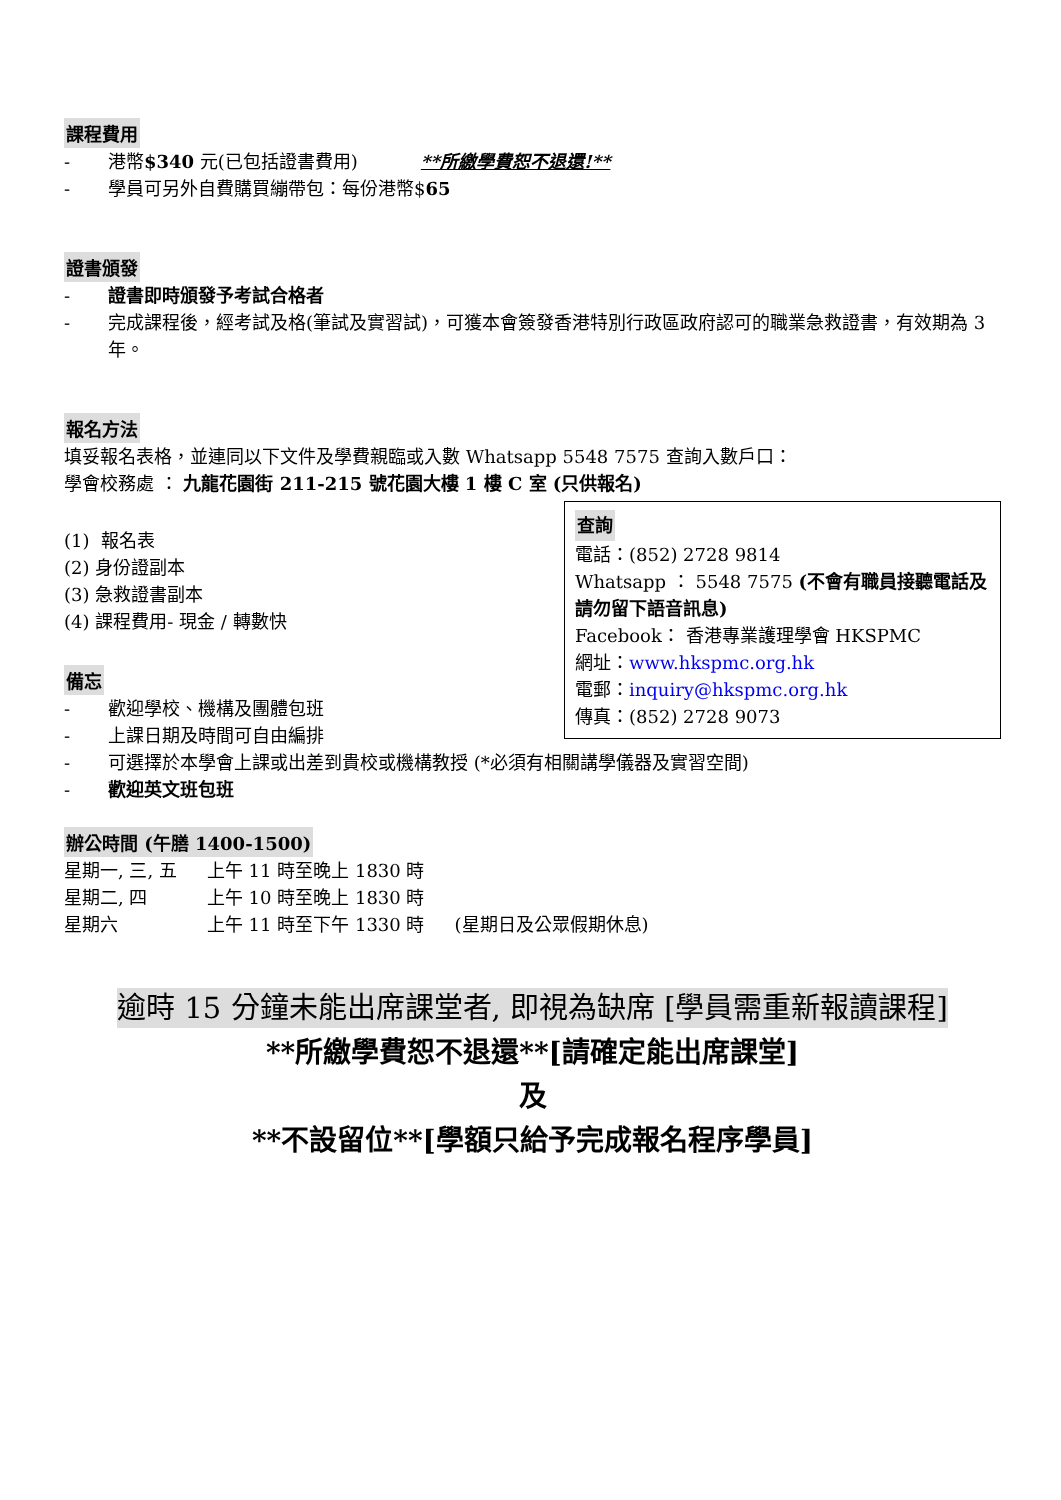課程費用
- 港幣$340 元(已包括證書費用) **所繳學費恕不退還!**
- 學員可另外自費購買繃帶包：每份港幣$65
證書頒發
- 證書即時頒發予考試合格者
- 完成課程後，經考試及格(筆試及實習試)，可獲本會簽發香港特別行政區政府認可的職業急救證書，有效期為 3 年。
報名方法
填妥報名表格，並連同以下文件及學費親臨或入數 Whatsapp 5548 7575 查詢入數戶口：
學會校務處 ： 九龍花園街 211-215 號花園大樓 1 樓 C 室 (只供報名)
查詢
電話：(852) 2728 9814
Whatsapp ： 5548 7575 (不會有職員接聽電話及請勿留下語音訊息)
Facebook： 香港專業護理學會 HKSPMC
網址：www.hkspmc.org.hk
電郵：inquiry@hkspmc.org.hk
傳真：(852) 2728 9073
(1) 報名表
(2) 身份證副本
(3) 急救證書副本
(4) 課程費用- 現金 / 轉數快
備忘
- 歡迎學校、機構及團體包班
- 上課日期及時間可自由編排
- 可選擇於本學會上課或出差到貴校或機構教授 (*必須有相關講學儀器及實習空間)
- 歡迎英文班包班
辦公時間 (午膳 1400-1500)
| 星期一, 三, 五 | 上午 11 時至晚上 1830 時 | |
| 星期二, 四 | 上午 10 時至晚上 1830 時 | |
| 星期六 | 上午 11 時至下午 1330 時 | (星期日及公眾假期休息) |
逾時 15 分鐘未能出席課堂者, 即視為缺席 [學員需重新報讀課程]
**所繳學費恕不退還**[請確定能出席課堂]
及
**不設留位**[學額只給予完成報名程序學員]